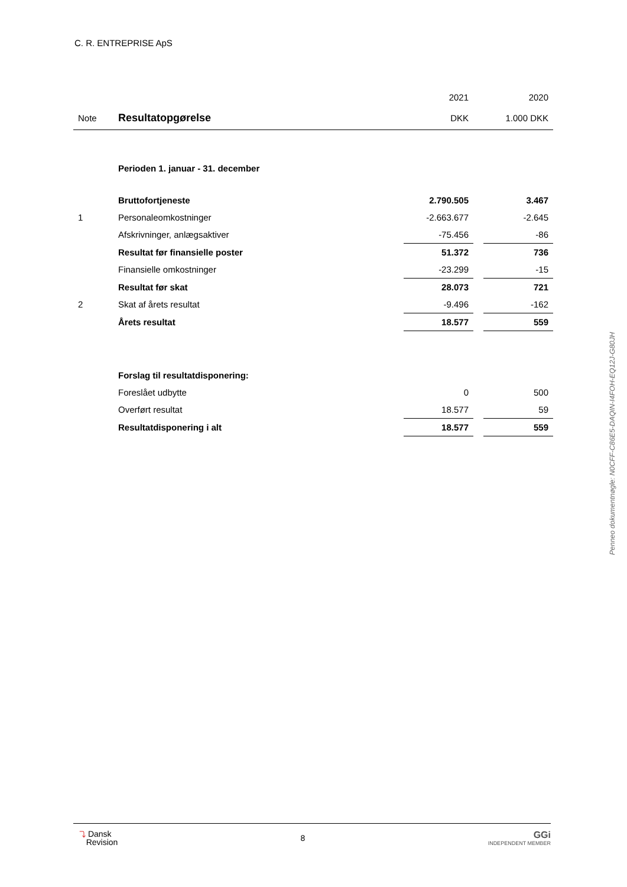C. R. ENTREPRISE ApS
| | | 2021 | | 2020 |
| Note | Resultatopgørelse | DKK | | 1.000 DKK |
| | Perioden 1. januar - 31. december | | | |
| | Bruttofortjeneste | 2.790.505 | | 3.467 |
| 1 | Personaleomkostninger | -2.663.677 | | -2.645 |
| | Afskrivninger, anlægsaktiver | -75.456 | | -86 |
| | Resultat før finansielle poster | 51.372 | | 736 |
| | Finansielle omkostninger | -23.299 | | -15 |
| | Resultat før skat | 28.073 | | 721 |
| 2 | Skat af årets resultat | -9.496 | | -162 |
| | Årets resultat | 18.577 | | 559 |
| | Forslag til resultatdisponering: | | | |
| | Foreslået udbytte | 0 | | 500 |
| | Overført resultat | 18.577 | | 59 |
| | Resultatdisponering i alt | 18.577 | | 559 |
Penneo dokumentnøgle: N0CFF-C86E5-DAQIN-I4FOH-EQ12J-G80JH
⤵ Dansk
Revision
8
GGi
INDEPENDENT MEMBER